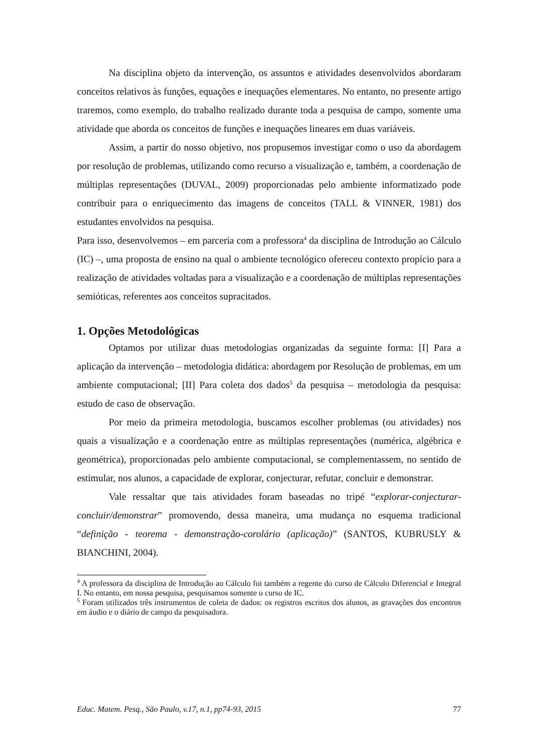Na disciplina objeto da intervenção, os assuntos e atividades desenvolvidos abordaram conceitos relativos às funções, equações e inequações elementares. No entanto, no presente artigo traremos, como exemplo, do trabalho realizado durante toda a pesquisa de campo, somente uma atividade que aborda os conceitos de funções e inequações lineares em duas variáveis.
Assim, a partir do nosso objetivo, nos propusemos investigar como o uso da abordagem por resolução de problemas, utilizando como recurso a visualização e, também, a coordenação de múltiplas representações (DUVAL, 2009) proporcionadas pelo ambiente informatizado pode contribuir para o enriquecimento das imagens de conceitos (TALL & VINNER, 1981) dos estudantes envolvidos na pesquisa.
Para isso, desenvolvemos – em parceria com a professora<sup>4</sup> da disciplina de Introdução ao Cálculo (IC) –, uma proposta de ensino na qual o ambiente tecnológico ofereceu contexto propício para a realização de atividades voltadas para a visualização e a coordenação de múltiplas representações semióticas, referentes aos conceitos supracitados.
1. Opções Metodológicas
Optamos por utilizar duas metodologias organizadas da seguinte forma: [I] Para a aplicação da intervenção – metodologia didática: abordagem por Resolução de problemas, em um ambiente computacional; [II] Para coleta dos dados<sup>5</sup> da pesquisa – metodologia da pesquisa: estudo de caso de observação.
Por meio da primeira metodologia, buscamos escolher problemas (ou atividades) nos quais a visualização e a coordenação entre as múltiplas representações (numérica, algébrica e geométrica), proporcionadas pelo ambiente computacional, se complementassem, no sentido de estimular, nos alunos, a capacidade de explorar, conjecturar, refutar, concluir e demonstrar.
Vale ressaltar que tais atividades foram baseadas no tripé “explorar-conjecturar-concluir/demonstrar” promovendo, dessa maneira, uma mudança no esquema tradicional “definição - teorema - demonstração-corolário (aplicação)” (SANTOS, KUBRUSLY & BIANCHINI, 2004).
<sup>4</sup> A professora da disciplina de Introdução ao Cálculo foi também a regente do curso de Cálculo Diferencial e Integral I. No entanto, em nossa pesquisa, pesquisamos somente o curso de IC.
<sup>5</sup> Foram utilizados três instrumentos de coleta de dados: os registros escritos dos alunos, as gravações dos encontros em áudio e o diário de campo da pesquisadora.
Educ. Matem. Pesq., São Paulo, v.17, n.1, pp74-93, 2015 77